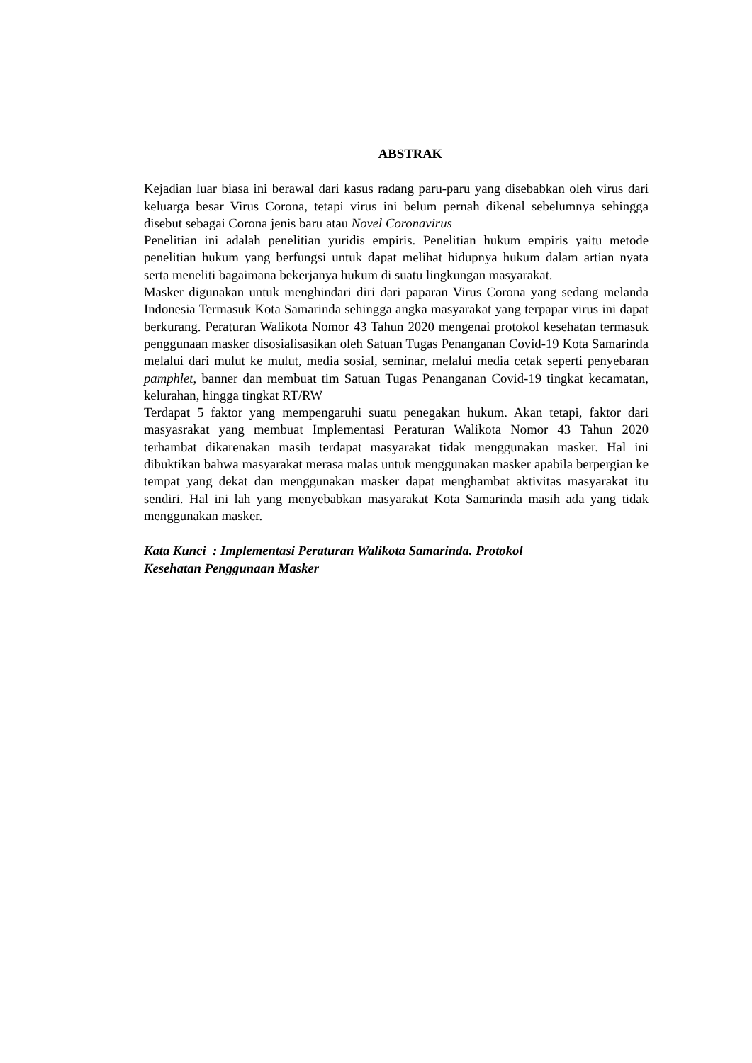ABSTRAK
Kejadian luar biasa ini berawal dari kasus radang paru-paru yang disebabkan oleh virus dari keluarga besar Virus Corona, tetapi virus ini belum pernah dikenal sebelumnya sehingga disebut sebagai Corona jenis baru atau Novel Coronavirus
Penelitian ini adalah penelitian yuridis empiris. Penelitian hukum empiris yaitu metode penelitian hukum yang berfungsi untuk dapat melihat hidupnya hukum dalam artian nyata serta meneliti bagaimana bekerjanya hukum di suatu lingkungan masyarakat.
Masker digunakan untuk menghindari diri dari paparan Virus Corona yang sedang melanda Indonesia Termasuk Kota Samarinda sehingga angka masyarakat yang terpapar virus ini dapat berkurang. Peraturan Walikota Nomor 43 Tahun 2020 mengenai protokol kesehatan termasuk penggunaan masker disosialisasikan oleh Satuan Tugas Penanganan Covid-19 Kota Samarinda melalui dari mulut ke mulut, media sosial, seminar, melalui media cetak seperti penyebaran pamphlet, banner dan membuat tim Satuan Tugas Penanganan Covid-19 tingkat kecamatan, kelurahan, hingga tingkat RT/RW
Terdapat 5 faktor yang mempengaruhi suatu penegakan hukum. Akan tetapi, faktor dari masyasrakat yang membuat Implementasi Peraturan Walikota Nomor 43 Tahun 2020 terhambat dikarenakan masih terdapat masyarakat tidak menggunakan masker. Hal ini dibuktikan bahwa masyarakat merasa malas untuk menggunakan masker apabila berpergian ke tempat yang dekat dan menggunakan masker dapat menghambat aktivitas masyarakat itu sendiri. Hal ini lah yang menyebabkan masyarakat Kota Samarinda masih ada yang tidak menggunakan masker.
Kata Kunci : Implementasi Peraturan Walikota Samarinda. Protokol
Kesehatan Penggunaan Masker